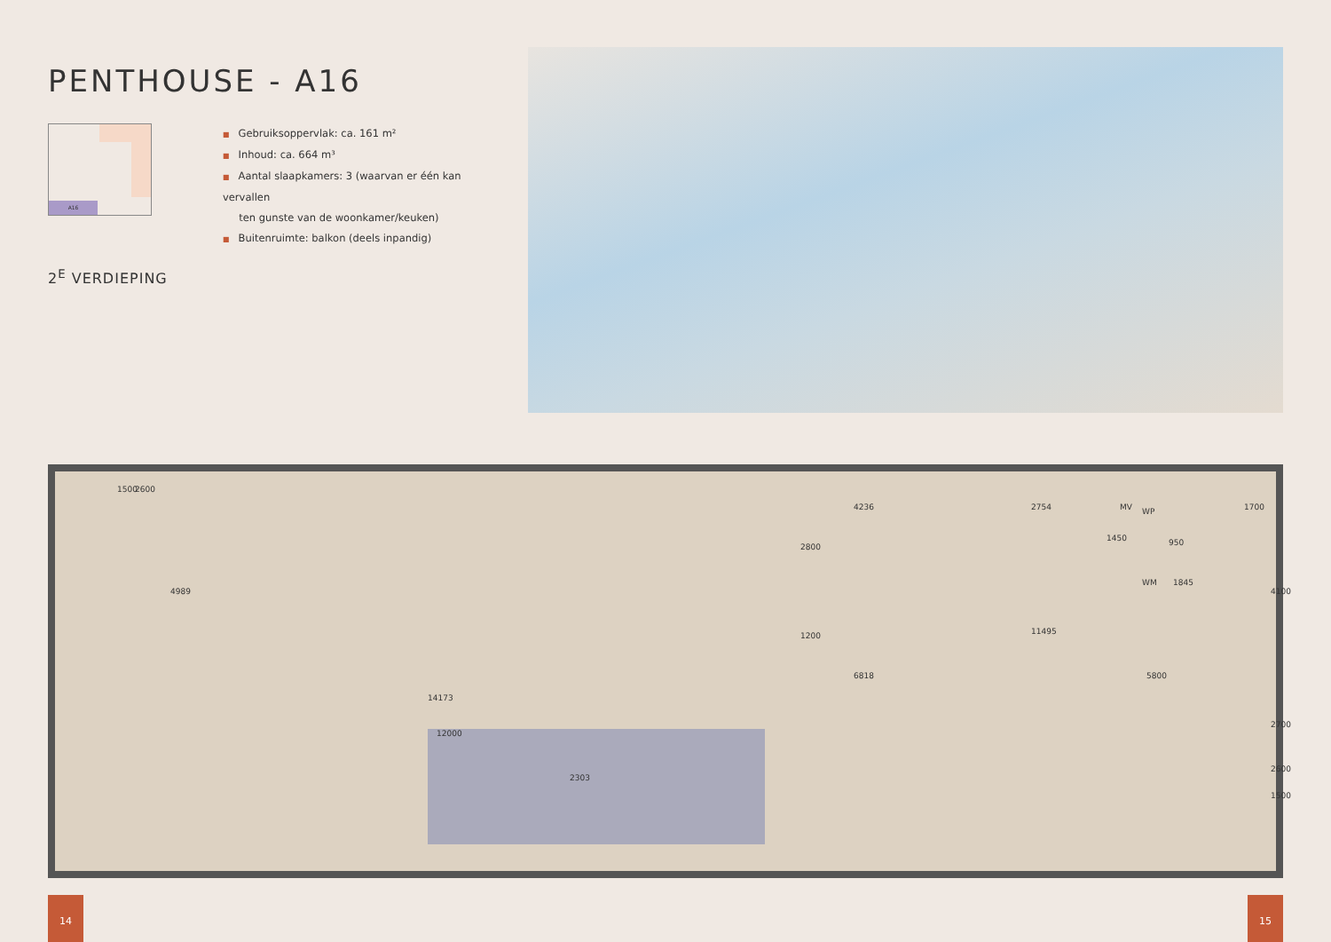PENTHOUSE - A16
A16
■ Gebruiksoppervlak: ca. 161 m²
■ Inhoud: ca. 664 m³
■ Aantal slaapkamers: 3 (waarvan er één kan vervallen
ten gunste van de woonkamer/keuken)
■ Buitenruimte: balkon (deels inpandig)
2<sup>E</sup> VERDIEPING
1500 2600
4989
14173
12000
2303
4236
2800
2754
1450
MV WP
WM
950
1845
1700
4100
1200 11495
6818 5800
2700
2600
1500
14 15